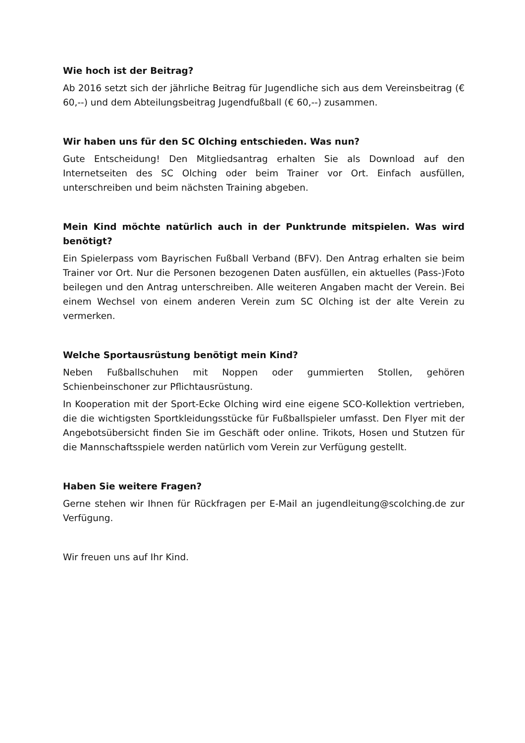Wie hoch ist der Beitrag?
Ab 2016 setzt sich der jährliche Beitrag für Jugendliche sich aus dem Vereinsbeitrag (€ 60,--) und dem Abteilungsbeitrag Jugendfußball (€ 60,--) zusammen.
Wir haben uns für den SC Olching entschieden. Was nun?
Gute Entscheidung! Den Mitgliedsantrag erhalten Sie als Download auf den Internetseiten des SC Olching oder beim Trainer vor Ort. Einfach ausfüllen, unterschreiben und beim nächsten Training abgeben.
Mein Kind möchte natürlich auch in der Punktrunde mitspielen. Was wird benötigt?
Ein Spielerpass vom Bayrischen Fußball Verband (BFV). Den Antrag erhalten sie beim Trainer vor Ort. Nur die Personen bezogenen Daten ausfüllen, ein aktuelles (Pass-)Foto beilegen und den Antrag unterschreiben. Alle weiteren Angaben macht der Verein. Bei einem Wechsel von einem anderen Verein zum SC Olching ist der alte Verein zu vermerken.
Welche Sportausrüstung benötigt mein Kind?
Neben Fußballschuhen mit Noppen oder gummierten Stollen, gehören Schienbeinschoner zur Pflichtausrüstung.
In Kooperation mit der Sport-Ecke Olching wird eine eigene SCO-Kollektion vertrieben, die die wichtigsten Sportkleidungsstücke für Fußballspieler umfasst. Den Flyer mit der Angebotsübersicht finden Sie im Geschäft oder online. Trikots, Hosen und Stutzen für die Mannschaftsspiele werden natürlich vom Verein zur Verfügung gestellt.
Haben Sie weitere Fragen?
Gerne stehen wir Ihnen für Rückfragen per E-Mail an jugendleitung@scolching.de zur Verfügung.
Wir freuen uns auf Ihr Kind.